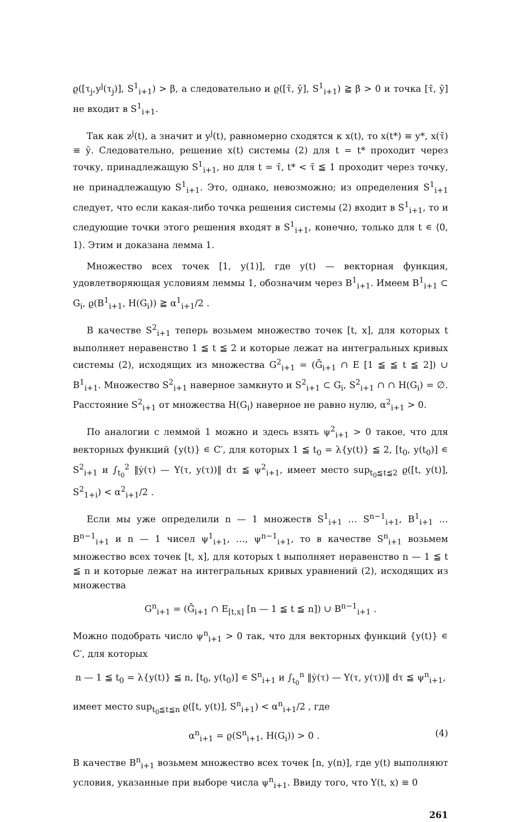ϱ([τ<sub>j</sub>,y<sup>j</sup>(τ<sub>j</sub>)], S<sup>1</sup><sub>i+1</sub>) > β, а следовательно и ϱ([τ̄, ȳ], S<sup>1</sup><sub>i+1</sub>) ≧ β > 0 и точка [τ̄, ȳ] не входит в S<sup>1</sup><sub>i+1</sub>.
Так как z<sup>j</sup>(t), а значит и y<sup>j</sup>(t), равномерно сходятся к x(t), то x(t*) ≡ y*, x(τ̄) ≡ ȳ. Следовательно, решение x(t) системы (2) для t = t* проходит через точку, принадлежащую S<sup>1</sup><sub>i+1</sub>, но для t = τ̄, t* < τ̄ ≦ 1 проходит через точку, не принадлежащую S<sup>1</sup><sub>i+1</sub>. Это, однако, невозможно; из определения S<sup>1</sup><sub>i+1</sub> следует, что если какая-либо точка решения системы (2) входит в S<sup>1</sup><sub>i+1</sub>, то и следующие точки этого решения входят в S<sup>1</sup><sub>i+1</sub>, конечно, только для t ∊ ⟨0, 1⟩. Этим и доказана лемма 1.
Множество всех точек [1, y(1)], где y(t) — векторная функция, удовлетворяющая условиям леммы 1, обозначим через B<sup>1</sup><sub>i+1</sub>. Имеем B<sup>1</sup><sub>i+1</sub> ⊂ G<sub>i</sub>, ϱ(B<sup>1</sup><sub>i+1</sub>, H(G<sub>i</sub>)) ≧ α<sup>1</sup><sub>i+1</sub>/2 .
В качестве S<sup>2</sup><sub>i+1</sub> теперь возьмем множество точек [t, x], для которых t выполняет неравенство 1 ≦ t ≦ 2 и которые лежат на интегральных кривых системы (2), исходящих из множества G<sup>2</sup><sub>i+1</sub> = (Ḡ<sub>i+1</sub> ∩ E [1 ≦ ≦ t ≦ 2]) ∪ B<sup>1</sup><sub>i+1</sub>. Множество S<sup>2</sup><sub>i+1</sub> наверное замкнуто и S<sup>2</sup><sub>i+1</sub> ⊂ G<sub>i</sub>, S<sup>2</sup><sub>i+1</sub> ∩ ∩ H(G<sub>i</sub>) = ∅. Расстояние S<sup>2</sup><sub>i+1</sub> от множества H(G<sub>i</sub>) наверное не равно нулю, α<sup>2</sup><sub>i+1</sub> > 0.
По аналогии с леммой 1 можно и здесь взять ψ<sup>2</sup><sub>i+1</sub> > 0 такое, что для векторных функций {y(t)} ∊ C′, для которых 1 ≦ t<sub>0</sub> = λ{y(t)} ≦ 2, [t<sub>0</sub>, y(t<sub>0</sub>)] ∊ S<sup>2</sup><sub>i+1</sub> и ∫<sub>t<sub>0</sub></sub><sup>2</sup> ‖ẏ(τ) — Y(τ, y(τ))‖ dτ ≦ ψ<sup>2</sup><sub>i+1</sub>, имеет место sup<sub>t<sub>0</sub>≦t≦2</sub> ϱ([t, y(t)], S<sup>2</sup><sub>1+i</sub>) < α<sup>2</sup><sub>i+1</sub>/2 .
Если мы уже определили n — 1 множеств S<sup>1</sup><sub>i+1</sub> … S<sup>n−1</sup><sub>i+1</sub>, B<sup>1</sup><sub>i+1</sub> … B<sup>n−1</sup><sub>i+1</sub> и n — 1 чисел ψ<sup>1</sup><sub>i+1</sub>, …, ψ<sup>n−1</sup><sub>i+1</sub>, то в качестве S<sup>n</sup><sub>i+1</sub> возьмем множество всех точек [t, x], для которых t выполняет неравенство n — 1 ≦ t ≦ n и которые лежат на интегральных кривых уравнений (2), исходящих из множества
G<sup>n</sup><sub>i+1</sub> = (Ḡ<sub>i+1</sub> ∩ E<sub>[t,x]</sub> [n — 1 ≦ t ≦ n]) ∪ B<sup>n−1</sup><sub>i+1</sub> .
Можно подобрать число ψ<sup>n</sup><sub>i+1</sub> > 0 так, что для векторных функций {y(t)} ∊ C′, для которых
n — 1 ≦ t<sub>0</sub> = λ{y(t)} ≦ n, [t<sub>0</sub>, y(t<sub>0</sub>)] ∊ S<sup>n</sup><sub>i+1</sub> и ∫<sub>t<sub>0</sub></sub><sup>n</sup> ‖ẏ(τ) — Y(τ, y(τ))‖ dτ ≦ ψ<sup>n</sup><sub>i+1</sub>,
имеет место sup<sub>t<sub>0</sub>≦t≦n</sub> ϱ([t, y(t)], S<sup>n</sup><sub>i+1</sub>) < α<sup>n</sup><sub>i+1</sub>/2 , где
α<sup>n</sup><sub>i+1</sub> = ϱ(S<sup>n</sup><sub>i+1</sub>, H(G<sub>i</sub>)) > 0 . (4)
В качестве B<sup>n</sup><sub>i+1</sub> возьмем множество всех точек [n, y(n)], где y(t) выполняют условия, указанные при выборе числа ψ<sup>n</sup><sub>i+1</sub>. Ввиду того, что Y(t, x) ≡ 0
261